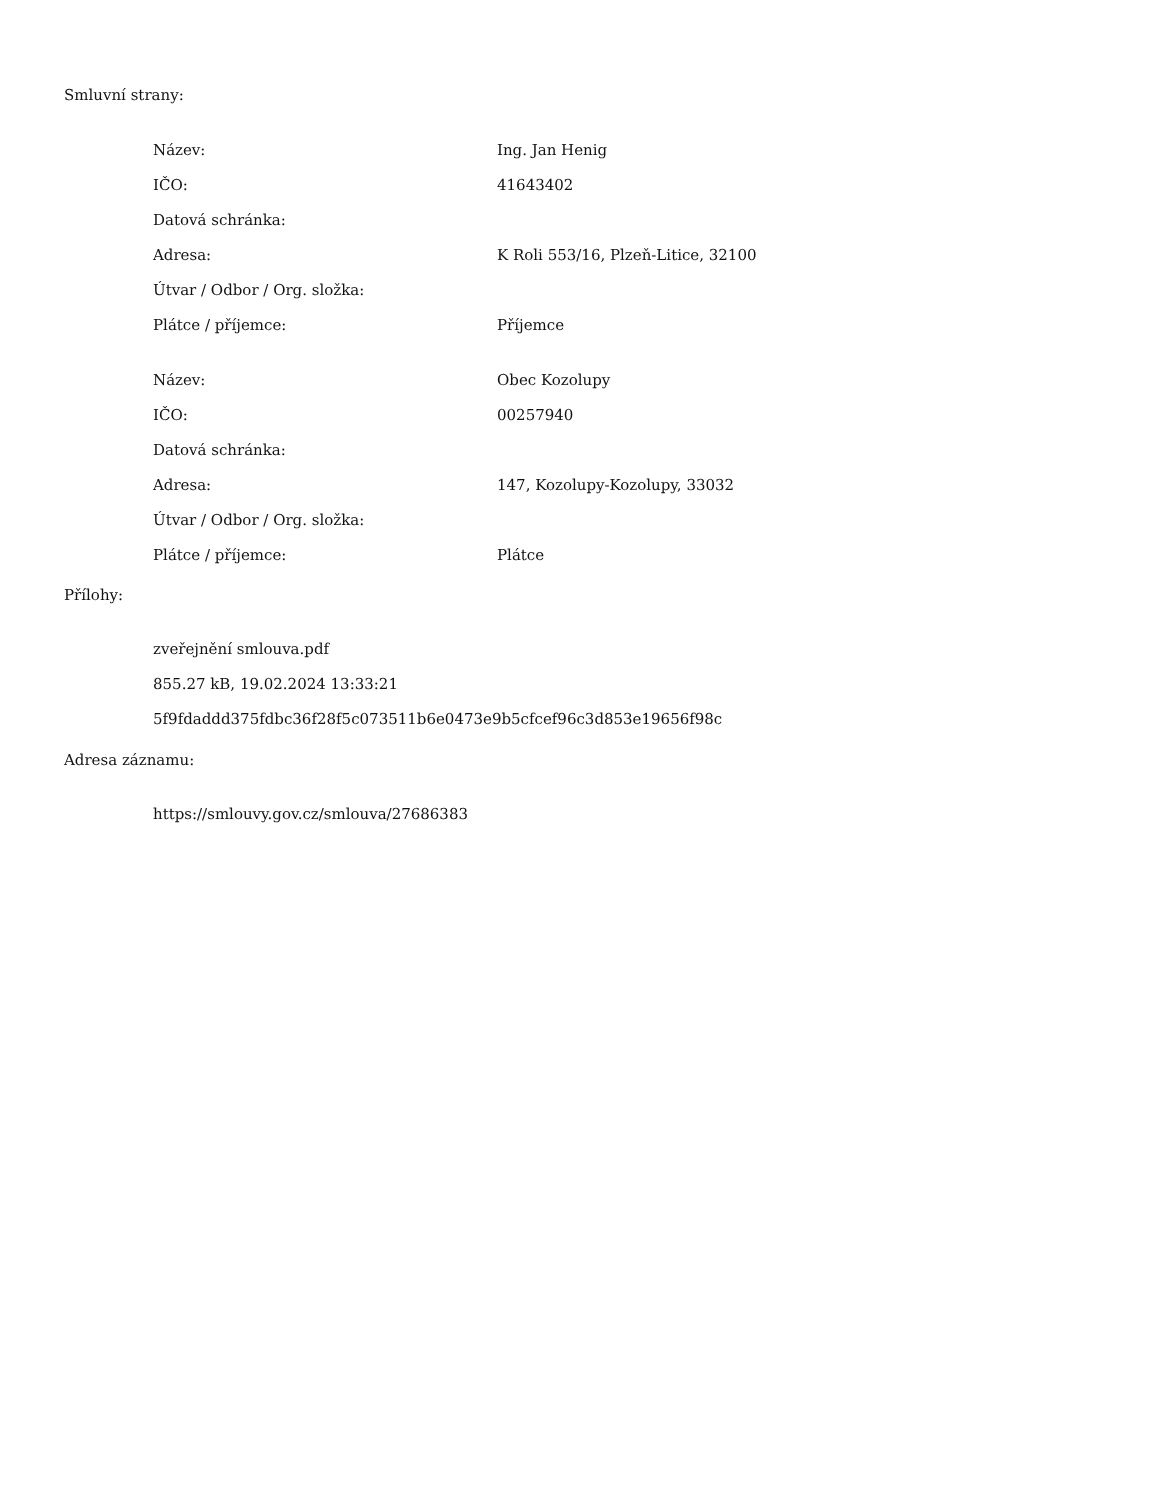Smluvní strany:
| Název: | Ing. Jan Henig |
| IČO: | 41643402 |
| Datová schránka: | |
| Adresa: | K Roli 553/16, Plzeň-Litice, 32100 |
| Útvar / Odbor / Org. složka: | |
| Plátce / příjemce: | Příjemce |
| Název: | Obec Kozolupy |
| IČO: | 00257940 |
| Datová schránka: | |
| Adresa: | 147, Kozolupy-Kozolupy, 33032 |
| Útvar / Odbor / Org. složka: | |
| Plátce / příjemce: | Plátce |
Přílohy:
zveřejnění smlouva.pdf
855.27 kB, 19.02.2024 13:33:21
5f9fdaddd375fdbc36f28f5c073511b6e0473e9b5cfcef96c3d853e19656f98c
Adresa záznamu:
https://smlouvy.gov.cz/smlouva/27686383